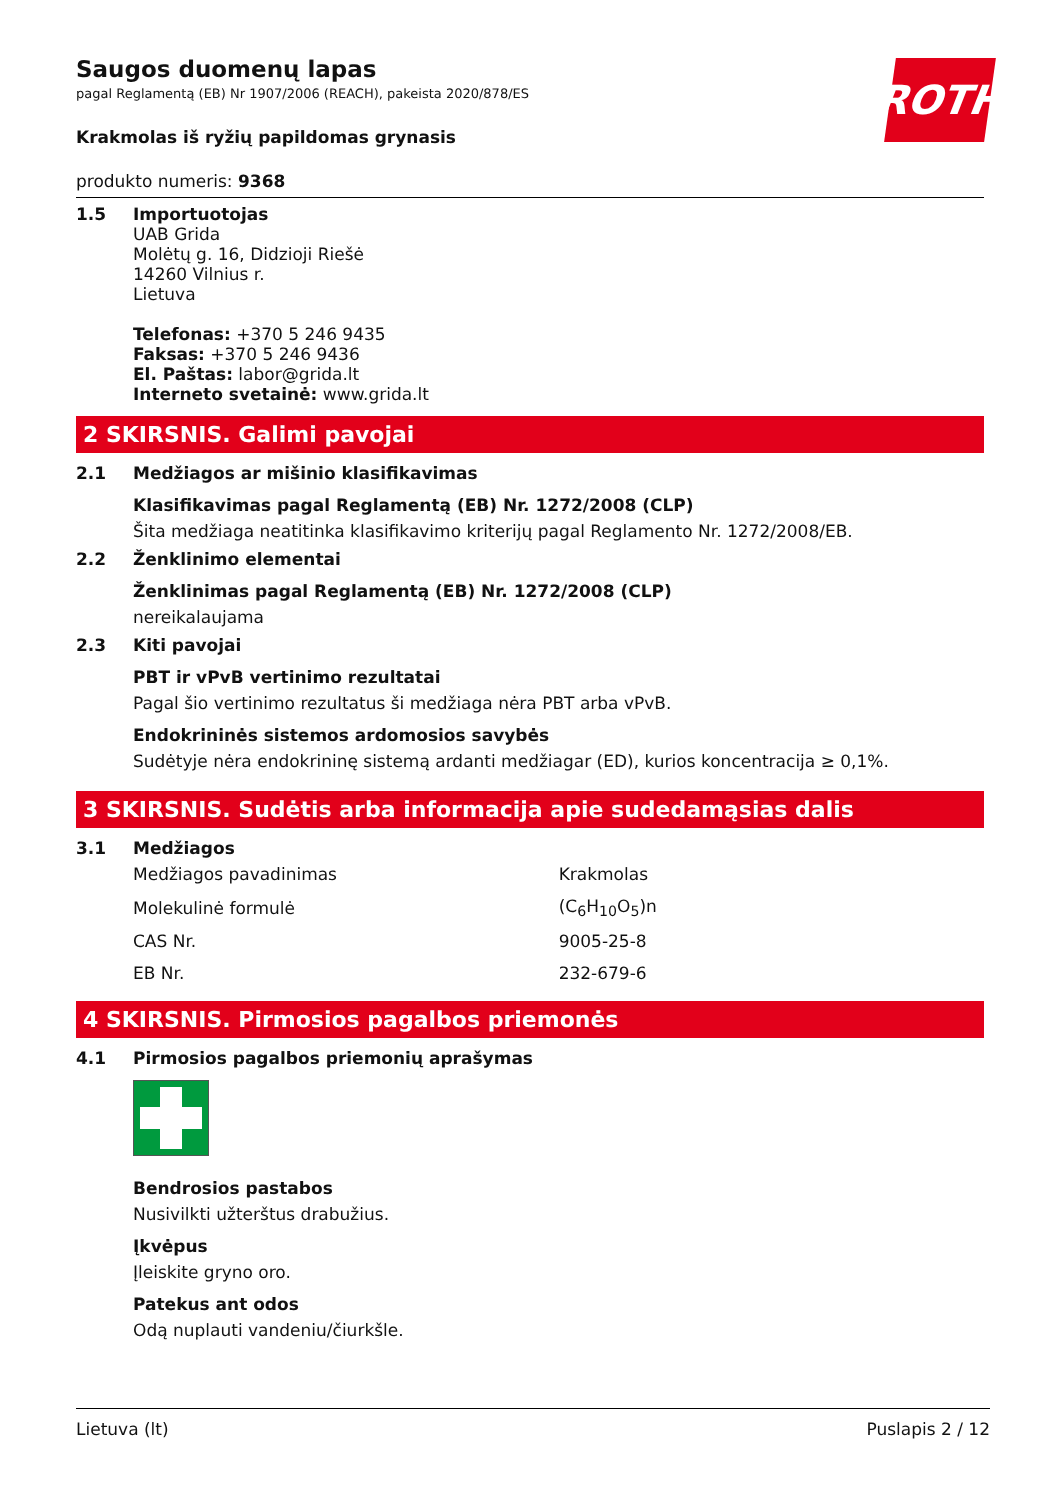ROTH
Saugos duomenų lapas
pagal Reglamentą (EB) Nr 1907/2006 (REACH), pakeista 2020/878/ES
Krakmolas iš ryžių papildomas grynasis
produkto numeris: 9368
1.5 Importuotojas
UAB Grida
Molėtų g. 16, Didzioji Riešė
14260 Vilnius r.
Lietuva
Telefonas: +370 5 246 9435
Faksas: +370 5 246 9436
El. Paštas: labor@grida.lt
Interneto svetainė: www.grida.lt
2 SKIRSNIS. Galimi pavojai
2.1 Medžiagos ar mišinio klasifikavimas
Klasifikavimas pagal Reglamentą (EB) Nr. 1272/2008 (CLP)
Šita medžiaga neatitinka klasifikavimo kriterijų pagal Reglamento Nr. 1272/2008/EB.
2.2 Ženklinimo elementai
Ženklinimas pagal Reglamentą (EB) Nr. 1272/2008 (CLP)
nereikalaujama
2.3 Kiti pavojai
PBT ir vPvB vertinimo rezultatai
Pagal šio vertinimo rezultatus ši medžiaga nėra PBT arba vPvB.
Endokrininės sistemos ardomosios savybės
Sudėtyje nėra endokrininę sistemą ardanti medžiagar (ED), kurios koncentracija ≥ 0,1%.
3 SKIRSNIS. Sudėtis arba informacija apie sudedamąsias dalis
3.1 Medžiagos
| Medžiagos pavadinimas | Krakmolas |
| Molekulinė formulė | (C<sub>6</sub>H<sub>10</sub>O<sub>5</sub>)n |
| CAS Nr. | 9005-25-8 |
| EB Nr. | 232-679-6 |
4 SKIRSNIS. Pirmosios pagalbos priemonės
4.1 Pirmosios pagalbos priemonių aprašymas
Bendrosios pastabos
Nusivilkti užterštus drabužius.
Įkvėpus
Įleiskite gryno oro.
Patekus ant odos
Odą nuplauti vandeniu/čiurkšle.
Lietuva (lt) Puslapis 2 / 12